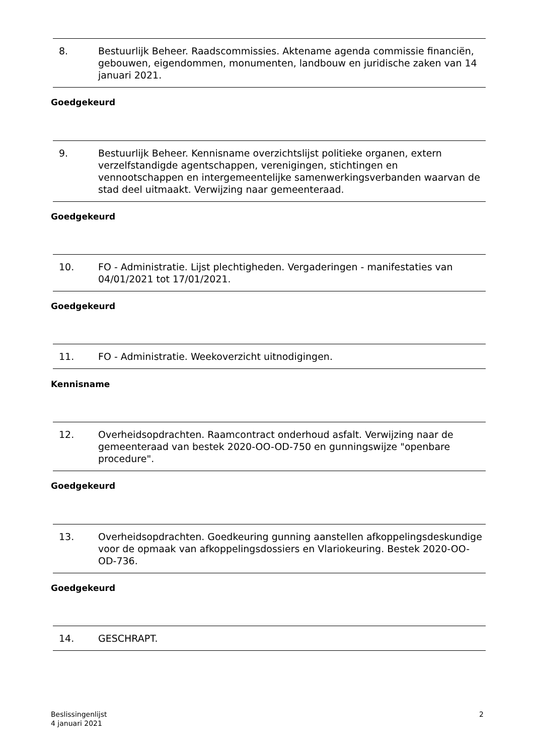8. Bestuurlijk Beheer. Raadscommissies. Aktename agenda commissie financiën, gebouwen, eigendommen, monumenten, landbouw en juridische zaken van 14 januari 2021.
Goedgekeurd
9. Bestuurlijk Beheer. Kennisname overzichtslijst politieke organen, extern verzelfstandigde agentschappen, verenigingen, stichtingen en vennootschappen en intergemeentelijke samenwerkingsverbanden waarvan de stad deel uitmaakt. Verwijzing naar gemeenteraad.
Goedgekeurd
10. FO - Administratie. Lijst plechtigheden. Vergaderingen - manifestaties van 04/01/2021 tot 17/01/2021.
Goedgekeurd
11. FO - Administratie. Weekoverzicht uitnodigingen.
Kennisname
12. Overheidsopdrachten. Raamcontract onderhoud asfalt. Verwijzing naar de gemeenteraad van bestek 2020-OO-OD-750 en gunningswijze "openbare procedure".
Goedgekeurd
13. Overheidsopdrachten. Goedkeuring gunning aanstellen afkoppelingsdeskundige voor de opmaak van afkoppelingsdossiers en Vlariokeuring. Bestek 2020-OO-OD-736.
Goedgekeurd
14. GESCHRAPT.
Beslissingenlijst
4 januari 2021
2